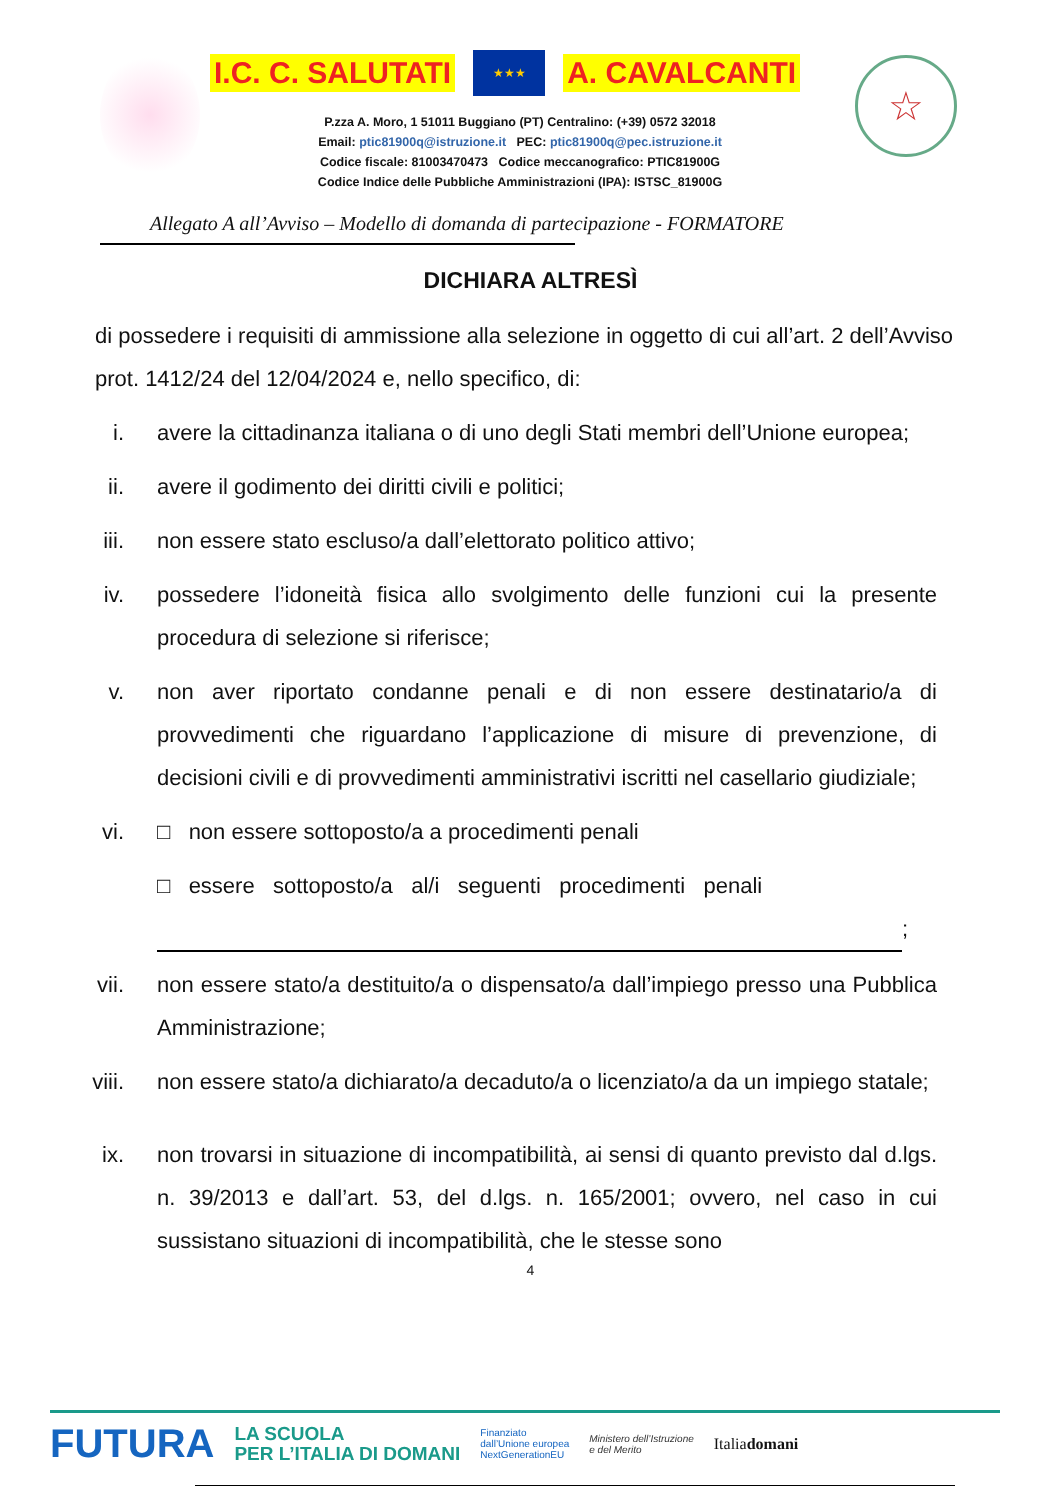I.C. C. SALUTATI ★★★ A. CAVALCANTI
P.zza A. Moro, 1 51011 Buggiano (PT) Centralino: (+39) 0572 32018
Email: ptic81900q@istruzione.it PEC: ptic81900q@pec.istruzione.it
Codice fiscale: 81003470473 Codice meccanografico: PTIC81900G
Codice Indice delle Pubbliche Amministrazioni (IPA): ISTSC_81900G
☆
Allegato A all’Avviso – Modello di domanda di partecipazione - FORMATORE
DICHIARA ALTRESÌ
di possedere i requisiti di ammissione alla selezione in oggetto di cui all’art. 2 dell’Avviso prot. 1412/24 del 12/04/2024 e, nello specifico, di:
i. avere la cittadinanza italiana o di uno degli Stati membri dell’Unione europea;
ii. avere il godimento dei diritti civili e politici;
iii. non essere stato escluso/a dall’elettorato politico attivo;
iv. possedere l’idoneità fisica allo svolgimento delle funzioni cui la presente procedura di selezione si riferisce;
v. non aver riportato condanne penali e di non essere destinatario/a di provvedimenti che riguardano l’applicazione di misure di prevenzione, di decisioni civili e di provvedimenti amministrativi iscritti nel casellario giudiziale;
vi. □ non essere sottoposto/a a procedimenti penali
□ essere sottoposto/a al/i seguenti procedimenti penali
;
vii. non essere stato/a destituito/a o dispensato/a dall’impiego presso una Pubblica Amministrazione;
viii. non essere stato/a dichiarato/a decaduto/a o licenziato/a da un impiego statale;
ix. non trovarsi in situazione di incompatibilità, ai sensi di quanto previsto dal d.lgs. n. 39/2013 e dall’art. 53, del d.lgs. n. 165/2001; ovvero, nel caso in cui sussistano situazioni di incompatibilità, che le stesse sono
4
FUTURA LA SCUOLA
PER L’ITALIA DI DOMANI Finanziato
dall’Unione europea
NextGenerationEU Ministero dell’Istruzione
e del Merito Italiadomani